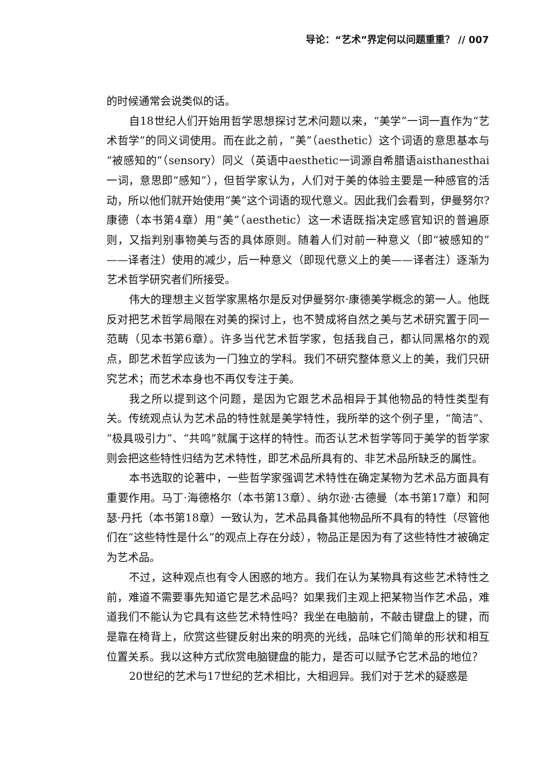导论：“艺术”界定何以问题重重？ // 007
的时候通常会说类似的话。
自18世纪人们开始用哲学思想探讨艺术问题以来，“美学”一词一直作为“艺术哲学”的同义词使用。而在此之前，“美”（aesthetic）这个词语的意思基本与“被感知的”（sensory）同义（英语中aesthetic一词源自希腊语aisthanesthai一词，意思即“感知”），但哲学家认为，人们对于美的体验主要是一种感官的活动，所以他们就开始使用“美”这个词语的现代意义。因此我们会看到，伊曼努尔?康德（本书第4章）用“美”（aesthetic）这一术语既指决定感官知识的普遍原则，又指判别事物美与否的具体原则。随着人们对前一种意义（即“被感知的”——译者注）使用的减少，后一种意义（即现代意义上的美——译者注）逐渐为艺术哲学研究者们所接受。
伟大的理想主义哲学家黑格尔是反对伊曼努尔·康德美学概念的第一人。他既反对把艺术哲学局限在对美的探讨上，也不赞成将自然之美与艺术研究置于同一范畴（见本书第6章）。许多当代艺术哲学家，包括我自己，都认同黑格尔的观点，即艺术哲学应该为一门独立的学科。我们不研究整体意义上的美，我们只研究艺术；而艺术本身也不再仅专注于美。
我之所以提到这个问题，是因为它跟艺术品相异于其他物品的特性类型有关。传统观点认为艺术品的特性就是美学特性，我所举的这个例子里，“简洁”、“极具吸引力”、“共鸣”就属于这样的特性。而否认艺术哲学等同于美学的哲学家则会把这些特性归结为艺术特性，即艺术品所具有的、非艺术品所缺乏的属性。
本书选取的论著中，一些哲学家强调艺术特性在确定某物为艺术品方面具有重要作用。马丁·海德格尔（本书第13章）、纳尔逊·古德曼（本书第17章）和阿瑟·丹托（本书第18章）一致认为，艺术品具备其他物品所不具有的特性（尽管他们在“这些特性是什么”的观点上存在分歧），物品正是因为有了这些特性才被确定为艺术品。
不过，这种观点也有令人困惑的地方。我们在认为某物具有这些艺术特性之前，难道不需要事先知道它是艺术品吗？如果我们主观上把某物当作艺术品，难道我们不能认为它具有这些艺术特性吗？我坐在电脑前，不敲击键盘上的键，而是靠在椅背上，欣赏这些键反射出来的明亮的光线，品味它们简单的形状和相互位置关系。我以这种方式欣赏电脑键盘的能力，是否可以赋予它艺术品的地位？
20世纪的艺术与17世纪的艺术相比，大相迥异。我们对于艺术的疑惑是